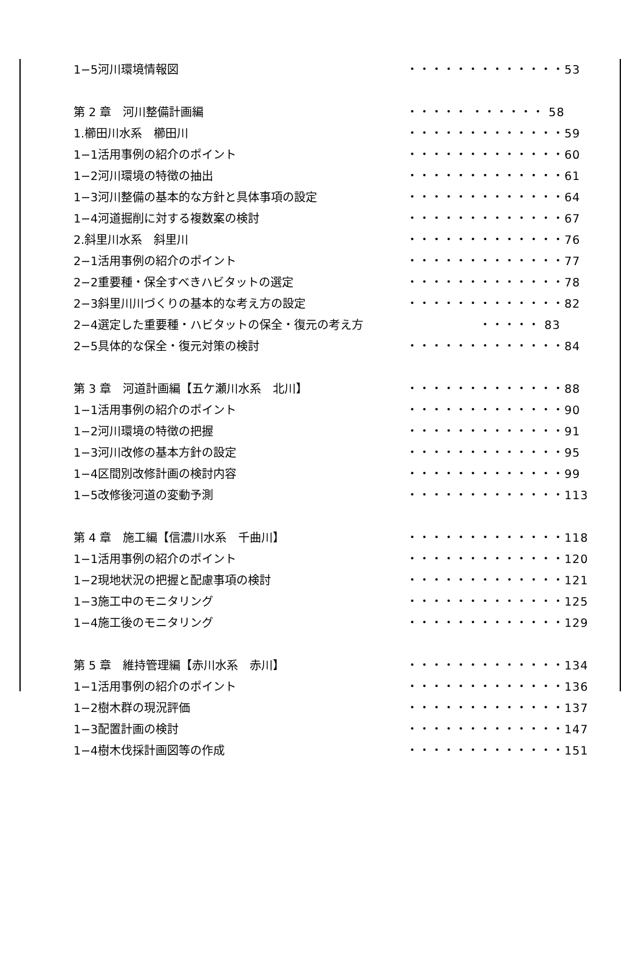1−5河川環境情報図 ・・・・・・・・・・・・・53
第 2 章　河川整備計画編 ・・・・・ ・・・・・・ 58
1.櫛田川水系　櫛田川 ・・・・・・・・・・・・・59
1−1活用事例の紹介のポイント ・・・・・・・・・・・・・60
1−2河川環境の特徴の抽出 ・・・・・・・・・・・・・61
1−3河川整備の基本的な方針と具体事項の設定 ・・・・・・・・・・・・・64
1−4河道掘削に対する複数案の検討 ・・・・・・・・・・・・・67
2.斜里川水系　斜里川 ・・・・・・・・・・・・・76
2−1活用事例の紹介のポイント ・・・・・・・・・・・・・77
2−2重要種・保全すべきハビタットの選定 ・・・・・・・・・・・・・78
2−3斜里川川づくりの基本的な考え方の設定 ・・・・・・・・・・・・・82
2−4選定した重要種・ハビタットの保全・復元の考え方 ・・・・・ 83
2−5具体的な保全・復元対策の検討 ・・・・・・・・・・・・・84
第 3 章　河道計画編【五ケ瀬川水系　北川】 ・・・・・・・・・・・・・88
1−1活用事例の紹介のポイント ・・・・・・・・・・・・・90
1−2河川環境の特徴の把握 ・・・・・・・・・・・・・91
1−3河川改修の基本方針の設定 ・・・・・・・・・・・・・95
1−4区間別改修計画の検討内容 ・・・・・・・・・・・・・99
1−5改修後河道の変動予測 ・・・・・・・・・・・・・113
第 4 章　施工編【信濃川水系　千曲川】 ・・・・・・・・・・・・・118
1−1活用事例の紹介のポイント ・・・・・・・・・・・・・120
1−2現地状況の把握と配慮事項の検討 ・・・・・・・・・・・・・121
1−3施工中のモニタリング ・・・・・・・・・・・・・125
1−4施工後のモニタリング ・・・・・・・・・・・・・129
第 5 章　維持管理編【赤川水系　赤川】 ・・・・・・・・・・・・・134
1−1活用事例の紹介のポイント ・・・・・・・・・・・・・136
1−2樹木群の現況評価 ・・・・・・・・・・・・・137
1−3配置計画の検討 ・・・・・・・・・・・・・147
1−4樹木伐採計画図等の作成 ・・・・・・・・・・・・・151